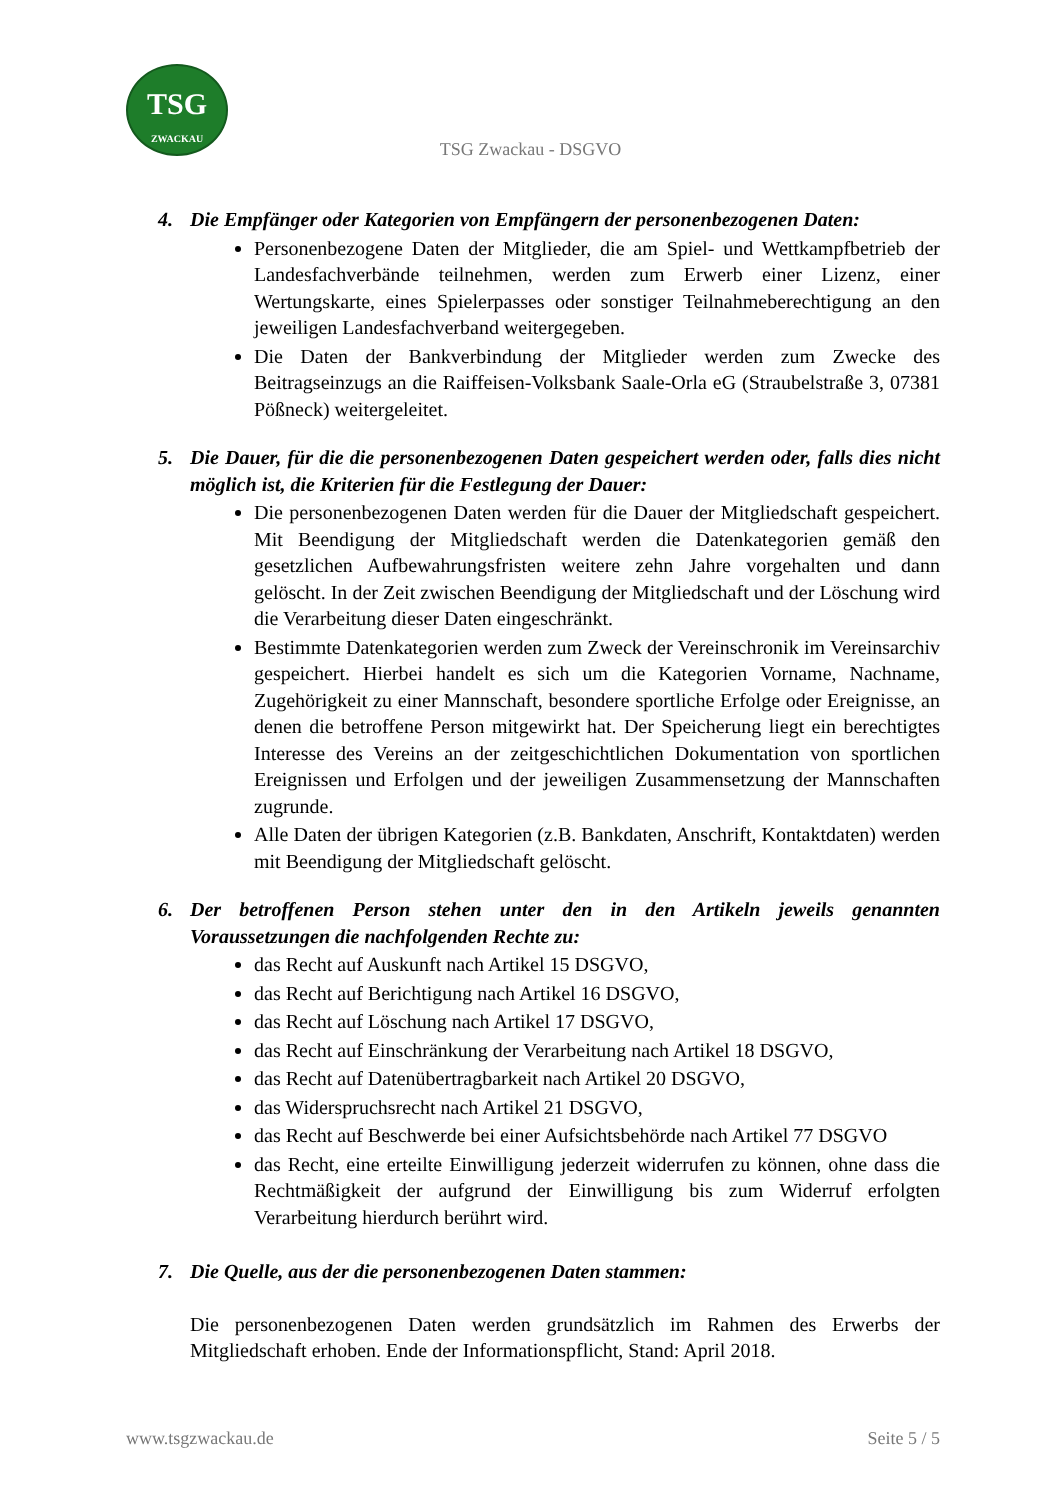TSG
ZWACKAU
TSG Zwackau - DSGVO
4. Die Empfänger oder Kategorien von Empfängern der personenbezogenen Daten:
Personenbezogene Daten der Mitglieder, die am Spiel- und Wettkampfbetrieb der Landesfachverbände teilnehmen, werden zum Erwerb einer Lizenz, einer Wertungskarte, eines Spielerpasses oder sonstiger Teilnahmeberechtigung an den jeweiligen Landesfachverband weitergegeben.
Die Daten der Bankverbindung der Mitglieder werden zum Zwecke des Beitragseinzugs an die Raiffeisen-Volksbank Saale-Orla eG (Straubelstraße 3, 07381 Pößneck) weitergeleitet.
5. Die Dauer, für die die personenbezogenen Daten gespeichert werden oder, falls dies nicht möglich ist, die Kriterien für die Festlegung der Dauer:
Die personenbezogenen Daten werden für die Dauer der Mitgliedschaft gespeichert. Mit Beendigung der Mitgliedschaft werden die Datenkategorien gemäß den gesetzlichen Aufbewahrungsfristen weitere zehn Jahre vorgehalten und dann gelöscht. In der Zeit zwischen Beendigung der Mitgliedschaft und der Löschung wird die Verarbeitung dieser Daten eingeschränkt.
Bestimmte Datenkategorien werden zum Zweck der Vereinschronik im Vereinsarchiv gespeichert. Hierbei handelt es sich um die Kategorien Vorname, Nachname, Zugehörigkeit zu einer Mannschaft, besondere sportliche Erfolge oder Ereignisse, an denen die betroffene Person mitgewirkt hat. Der Speicherung liegt ein berechtigtes Interesse des Vereins an der zeitgeschichtlichen Dokumentation von sportlichen Ereignissen und Erfolgen und der jeweiligen Zusammensetzung der Mannschaften zugrunde.
Alle Daten der übrigen Kategorien (z.B. Bankdaten, Anschrift, Kontaktdaten) werden mit Beendigung der Mitgliedschaft gelöscht.
6. Der betroffenen Person stehen unter den in den Artikeln jeweils genannten Voraussetzungen die nachfolgenden Rechte zu:
das Recht auf Auskunft nach Artikel 15 DSGVO,
das Recht auf Berichtigung nach Artikel 16 DSGVO,
das Recht auf Löschung nach Artikel 17 DSGVO,
das Recht auf Einschränkung der Verarbeitung nach Artikel 18 DSGVO,
das Recht auf Datenübertragbarkeit nach Artikel 20 DSGVO,
das Widerspruchsrecht nach Artikel 21 DSGVO,
das Recht auf Beschwerde bei einer Aufsichtsbehörde nach Artikel 77 DSGVO
das Recht, eine erteilte Einwilligung jederzeit widerrufen zu können, ohne dass die Rechtmäßigkeit der aufgrund der Einwilligung bis zum Widerruf erfolgten Verarbeitung hierdurch berührt wird.
7. Die Quelle, aus der die personenbezogenen Daten stammen:
Die personenbezogenen Daten werden grundsätzlich im Rahmen des Erwerbs der Mitgliedschaft erhoben. Ende der Informationspflicht, Stand: April 2018.
www.tsgzwackau.de Seite 5 / 5